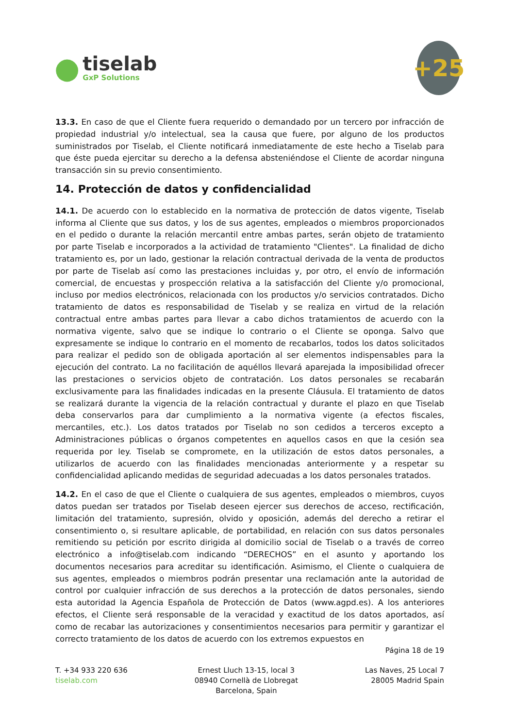●
tiselab
GxP Solutions
+25
13.3. En caso de que el Cliente fuera requerido o demandado por un tercero por infracción de propiedad industrial y/o intelectual, sea la causa que fuere, por alguno de los productos suministrados por Tiselab, el Cliente notificará inmediatamente de este hecho a Tiselab para que éste pueda ejercitar su derecho a la defensa absteniéndose el Cliente de acordar ninguna transacción sin su previo consentimiento.
14. Protección de datos y confidencialidad
14.1. De acuerdo con lo establecido en la normativa de protección de datos vigente, Tiselab informa al Cliente que sus datos, y los de sus agentes, empleados o miembros proporcionados en el pedido o durante la relación mercantil entre ambas partes, serán objeto de tratamiento por parte Tiselab e incorporados a la actividad de tratamiento "Clientes". La finalidad de dicho tratamiento es, por un lado, gestionar la relación contractual derivada de la venta de productos por parte de Tiselab así como las prestaciones incluidas y, por otro, el envío de información comercial, de encuestas y prospección relativa a la satisfacción del Cliente y/o promocional, incluso por medios electrónicos, relacionada con los productos y/o servicios contratados. Dicho tratamiento de datos es responsabilidad de Tiselab y se realiza en virtud de la relación contractual entre ambas partes para llevar a cabo dichos tratamientos de acuerdo con la normativa vigente, salvo que se indique lo contrario o el Cliente se oponga. Salvo que expresamente se indique lo contrario en el momento de recabarlos, todos los datos solicitados para realizar el pedido son de obligada aportación al ser elementos indispensables para la ejecución del contrato. La no facilitación de aquéllos llevará aparejada la imposibilidad ofrecer las prestaciones o servicios objeto de contratación. Los datos personales se recabarán exclusivamente para las finalidades indicadas en la presente Cláusula. El tratamiento de datos se realizará durante la vigencia de la relación contractual y durante el plazo en que Tiselab deba conservarlos para dar cumplimiento a la normativa vigente (a efectos fiscales, mercantiles, etc.). Los datos tratados por Tiselab no son cedidos a terceros excepto a Administraciones públicas o órganos competentes en aquellos casos en que la cesión sea requerida por ley. Tiselab se compromete, en la utilización de estos datos personales, a utilizarlos de acuerdo con las finalidades mencionadas anteriormente y a respetar su confidencialidad aplicando medidas de seguridad adecuadas a los datos personales tratados.
14.2. En el caso de que el Cliente o cualquiera de sus agentes, empleados o miembros, cuyos datos puedan ser tratados por Tiselab deseen ejercer sus derechos de acceso, rectificación, limitación del tratamiento, supresión, olvido y oposición, además del derecho a retirar el consentimiento o, si resultare aplicable, de portabilidad, en relación con sus datos personales remitiendo su petición por escrito dirigida al domicilio social de Tiselab o a través de correo electrónico a info@tiselab.com indicando “DERECHOS” en el asunto y aportando los documentos necesarios para acreditar su identificación. Asimismo, el Cliente o cualquiera de sus agentes, empleados o miembros podrán presentar una reclamación ante la autoridad de control por cualquier infracción de sus derechos a la protección de datos personales, siendo esta autoridad la Agencia Española de Protección de Datos (www.agpd.es). A los anteriores efectos, el Cliente será responsable de la veracidad y exactitud de los datos aportados, así como de recabar las autorizaciones y consentimientos necesarios para permitir y garantizar el correcto tratamiento de los datos de acuerdo con los extremos expuestos en
Página 18 de 19
T. +34 933 220 636
tiselab.com
Ernest Lluch 13-15, local 3
08940 Cornellà de Llobregat
Barcelona, Spain
Las Naves, 25 Local 7
28005 Madrid Spain